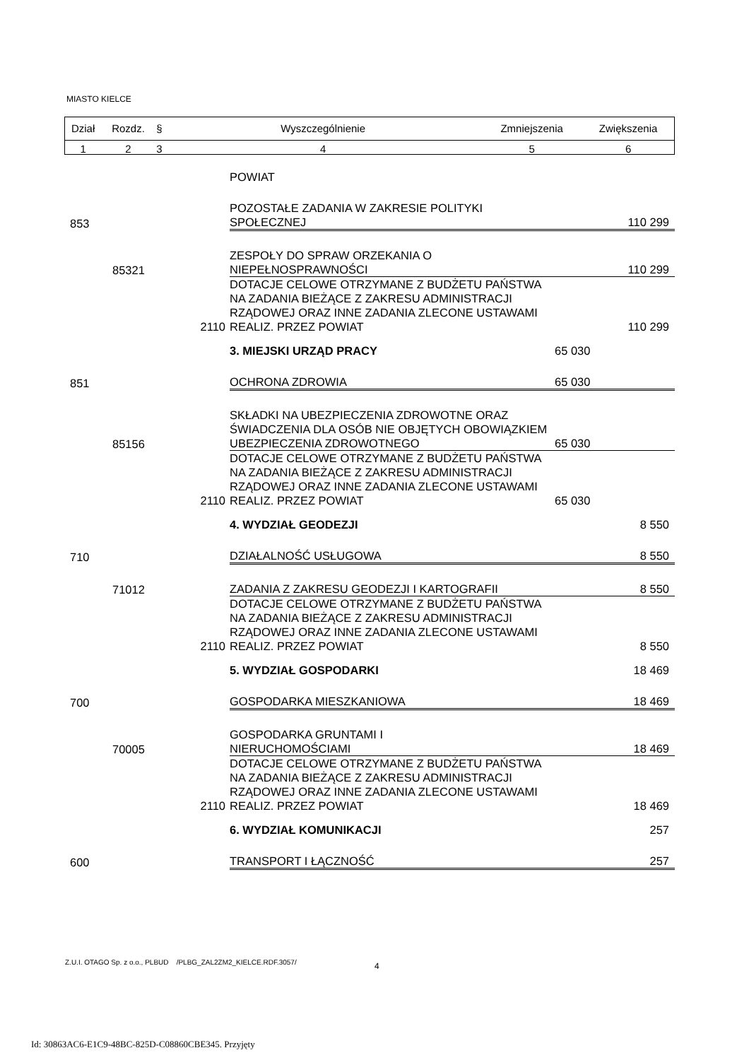MIASTO KIELCE
| Dział | Rozdz. | § | Wyszczególnienie | Zmniejszenia | Zwiększenia |
| 1 | 2 | 3 | 4 | 5 | 6 |
| | | | POWIAT | | |
| 853 | | | POZOSTAŁE ZADANIA W ZAKRESIE POLITYKI SPOŁECZNEJ | | 110 299 |
| | 85321 | | ZESPOŁY DO SPRAW ORZEKANIA O NIEPEŁNOSPRAWNOŚCI | | 110 299 |
| | | 2110 | DOTACJE CELOWE OTRZYMANE Z BUDŻETU PAŃSTWA NA ZADANIA BIEŻĄCE Z ZAKRESU ADMINISTRACJI RZĄDOWEJ ORAZ INNE ZADANIA ZLECONE USTAWAMI REALIZ. PRZEZ POWIAT | | 110 299 |
| | | | 3. MIEJSKI URZĄD PRACY | 65 030 | |
| 851 | | | OCHRONA ZDROWIA | 65 030 | |
| | 85156 | | SKŁADKI NA UBEZPIECZENIA ZDROWOTNE ORAZ ŚWIADCZENIA DLA OSÓB NIE OBJĘTYCH OBOWIĄZKIEM UBEZPIECZENIA ZDROWOTNEGO | 65 030 | |
| | | 2110 | DOTACJE CELOWE OTRZYMANE Z BUDŻETU PAŃSTWA NA ZADANIA BIEŻĄCE Z ZAKRESU ADMINISTRACJI RZĄDOWEJ ORAZ INNE ZADANIA ZLECONE USTAWAMI REALIZ. PRZEZ POWIAT | 65 030 | |
| | | | 4. WYDZIAŁ GEODEZJI | | 8 550 |
| 710 | | | DZIAŁALNOŚĆ USŁUGOWA | | 8 550 |
| | 71012 | | ZADANIA Z ZAKRESU GEODEZJI I KARTOGRAFII | | 8 550 |
| | | 2110 | DOTACJE CELOWE OTRZYMANE Z BUDŻETU PAŃSTWA NA ZADANIA BIEŻĄCE Z ZAKRESU ADMINISTRACJI RZĄDOWEJ ORAZ INNE ZADANIA ZLECONE USTAWAMI REALIZ. PRZEZ POWIAT | | 8 550 |
| | | | 5. WYDZIAŁ GOSPODARKI | | 18 469 |
| 700 | | | GOSPODARKA MIESZKANIOWA | | 18 469 |
| | 70005 | | GOSPODARKA GRUNTAMI I NIERUCHOMOŚCIAMI | | 18 469 |
| | | 2110 | DOTACJE CELOWE OTRZYMANE Z BUDŻETU PAŃSTWA NA ZADANIA BIEŻĄCE Z ZAKRESU ADMINISTRACJI RZĄDOWEJ ORAZ INNE ZADANIA ZLECONE USTAWAMI REALIZ. PRZEZ POWIAT | | 18 469 |
| | | | 6. WYDZIAŁ KOMUNIKACJI | | 257 |
| 600 | | | TRANSPORT I ŁĄCZNOŚĆ | | 257 |
Z.U.I. OTAGO Sp. z o.o., PLBUD /PLBG_ZAL2ZM2_KIELCE.RDF.3057/
4
Id: 30863AC6-E1C9-48BC-825D-C08860CBE345. Przyjęty